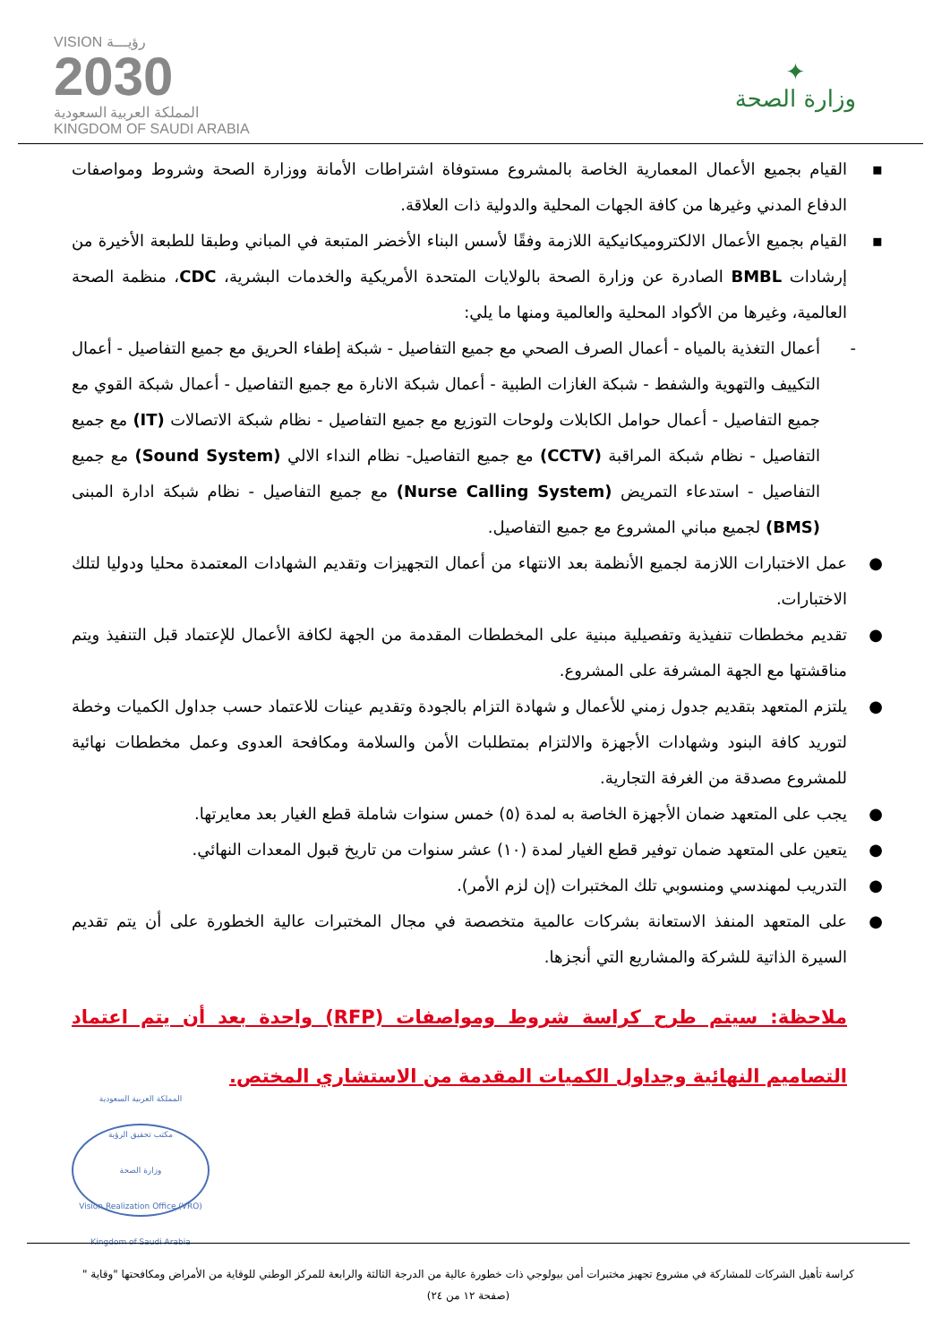✦
وزارة الصحة
VISION رؤيـــة
2030
المملكة العربية السعودية
KINGDOM OF SAUDI ARABIA
▪القيام بجميع الأعمال المعمارية الخاصة بالمشروع مستوفاة اشتراطات الأمانة ووزارة الصحة وشروط ومواصفات الدفاع المدني وغيرها من كافة الجهات المحلية والدولية ذات العلاقة.
▪القيام بجميع الأعمال الالكتروميكانيكية اللازمة وفقًا لأسس البناء الأخضر المتبعة في المباني وطبقا للطبعة الأخيرة من إرشادات BMBL الصادرة عن وزارة الصحة بالولايات المتحدة الأمريكية والخدمات البشرية، CDC، منظمة الصحة العالمية، وغيرها من الأكواد المحلية والعالمية ومنها ما يلي:
-أعمال التغذية بالمياه - أعمال الصرف الصحي مع جميع التفاصيل - شبكة إطفاء الحريق مع جميع التفاصيل - أعمال التكييف والتهوية والشفط - شبكة الغازات الطبية - أعمال شبكة الانارة مع جميع التفاصيل - أعمال شبكة القوي مع جميع التفاصيل - أعمال حوامل الكابلات ولوحات التوزيع مع جميع التفاصيل - نظام شبكة الاتصالات (IT) مع جميع التفاصيل - نظام شبكة المراقبة (CCTV) مع جميع التفاصيل- نظام النداء الالي (Sound System) مع جميع التفاصيل - استدعاء التمريض (Nurse Calling System) مع جميع التفاصيل - نظام شبكة ادارة المبنى (BMS) لجميع مباني المشروع مع جميع التفاصيل.
●عمل الاختبارات اللازمة لجميع الأنظمة بعد الانتهاء من أعمال التجهيزات وتقديم الشهادات المعتمدة محليا ودوليا لتلك الاختبارات.
●تقديم مخططات تنفيذية وتفصيلية مبنية على المخططات المقدمة من الجهة لكافة الأعمال للإعتماد قبل التنفيذ ويتم مناقشتها مع الجهة المشرفة على المشروع.
●يلتزم المتعهد بتقديم جدول زمني للأعمال و شهادة التزام بالجودة وتقديم عينات للاعتماد حسب جداول الكميات وخطة لتوريد كافة البنود وشهادات الأجهزة والالتزام بمتطلبات الأمن والسلامة ومكافحة العدوى وعمل مخططات نهائية للمشروع مصدقة من الغرفة التجارية.
●يجب على المتعهد ضمان الأجهزة الخاصة به لمدة (٥) خمس سنوات شاملة قطع الغيار بعد معايرتها.
●يتعين على المتعهد ضمان توفير قطع الغيار لمدة (١٠) عشر سنوات من تاريخ قبول المعدات النهائي.
●التدريب لمهندسي ومنسوبي تلك المختبرات (إن لزم الأمر).
●على المتعهد المنفذ الاستعانة بشركات عالمية متخصصة في مجال المختبرات عالية الخطورة على أن يتم تقديم السيرة الذاتية للشركة والمشاريع التي أنجزها.
ملاحظة: سيتم طرح كراسة شروط ومواصفات (RFP) واحدة بعد أن يتم اعتماد التصاميم النهائية وجداول الكميات المقدمة من الاستشاري المختص.
المملكة العربية السعودية
مكتب تحقيق الرؤية
وزارة الصحة
Vision Realization Office (VRO)
Kingdom of Saudi Arabia
كراسة تأهيل الشركات للمشاركة في مشروع تجهيز مختبرات أمن بيولوجي ذات خطورة عالية من الدرجة الثالثة والرابعة للمركز الوطني للوقاية من الأمراض ومكافحتها "وقاية "
(صفحة ١٢ من ٢٤)